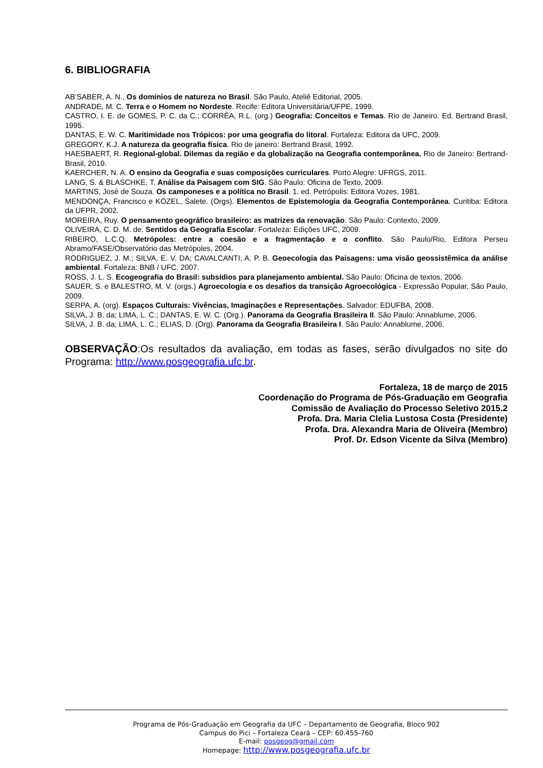6. BIBLIOGRAFIA
AB’SABER, A. N., Os domínios de natureza no Brasil. São Paulo, Ateliê Editorial, 2005.
ANDRADE, M. C. Terra e o Homem no Nordeste. Recife: Editora Universitária/UFPE, 1999.
CASTRO, I. E. de GOMES, P. C. da C.; CORRÊA, R.L. (org.) Geografia: Conceitos e Temas. Rio de Janeiro. Ed. Bertrand Brasil, 1995.
DANTAS, E. W. C. Maritimidade nos Trópicos: por uma geografia do litoral. Fortaleza: Editora da UFC, 2009.
GREGORY, K.J. A natureza da geografia física. Rio de janeiro: Bertrand Brasil, 1992.
HAESBAERT, R. Regional-global. Dilemas da região e da globalização na Geografia contemporânea. Rio de Janeiro: Bertrand-Brasil, 2010.
KAERCHER, N. A. O ensino da Geografia e suas composições curriculares. Porto Alegre: UFRGS, 2011.
LANG, S. & BLASCHKE, T. Análise da Paisagem com SIG. São Paulo: Oficina de Texto, 2009.
MARTINS, José de Souza. Os camponeses e a política no Brasil. 1. ed. Petrópolis: Editora Vozes, 1981.
MENDONÇA, Francisco e KOZEL, Salete. (Orgs). Elementos de Epistemologia da Geografia Contemporânea. Curitiba: Editora da UFPR, 2002.
MOREIRA, Ruy. O pensamento geográfico brasileiro: as matrizes da renovação. São Paulo: Contexto, 2009.
OLIVEIRA, C. D. M. de. Sentidos da Geografia Escolar. Fortaleza: Edições UFC, 2009.
RIBEIRO, L.C.Q. Metrópoles: entre a coesão e a fragmentação e o conflito. São Paulo/Rio, Editora Perseu Abramo/FASE/Observatório das Metrópoles, 2004.
RODRIGUEZ, J. M.; SILVA, E. V. DA; CAVALCANTI, A. P. B. Geoecologia das Paisagens: uma visão geossistêmica da análise ambiental. Fortaleza: BNB / UFC. 2007.
ROSS, J. L. S. Ecogeografia do Brasil: subsídios para planejamento ambiental. São Paulo: Oficina de textos, 2006.
SAUER, S. e BALESTRO, M. V. (orgs.) Agroecologia e os desafios da transição Agroecológica - Expressão Popular, São Paulo, 2009.
SERPA, A. (org). Espaços Culturais: Vivências, Imaginações e Representações. Salvador: EDUFBA, 2008.
SILVA, J. B. da; LIMA, L. C.; DANTAS, E. W. C. (Org.). Panorama da Geografia Brasileira II. São Paulo: Annablume, 2006.
SILVA, J. B. da; LIMA, L. C.; ELIAS, D. (Org). Panorama da Geografia Brasileira I. São Paulo: Annablume, 2006.
OBSERVAÇÃO:Os resultados da avaliação, em todas as fases, serão divulgados no site do Programa: http://www.posgeografia.ufc.br.
Fortaleza, 18 de março de 2015
Coordenação do Programa de Pós-Graduação em Geografia
Comissão de Avaliação do Processo Seletivo 2015.2
Profa. Dra. Maria Clelia Lustosa Costa (Presidente)
Profa. Dra. Alexandra Maria de Oliveira (Membro)
Prof. Dr. Edson Vicente da Silva (Membro)
Programa de Pós-Graduação em Geografia da UFC – Departamento de Geografia, Bloco 902
Campus do Pici – Fortaleza Ceará – CEP: 60.455-760
E-mail: posgeog@gmail.com
Homepage: http://www.posgeografia.ufc.br